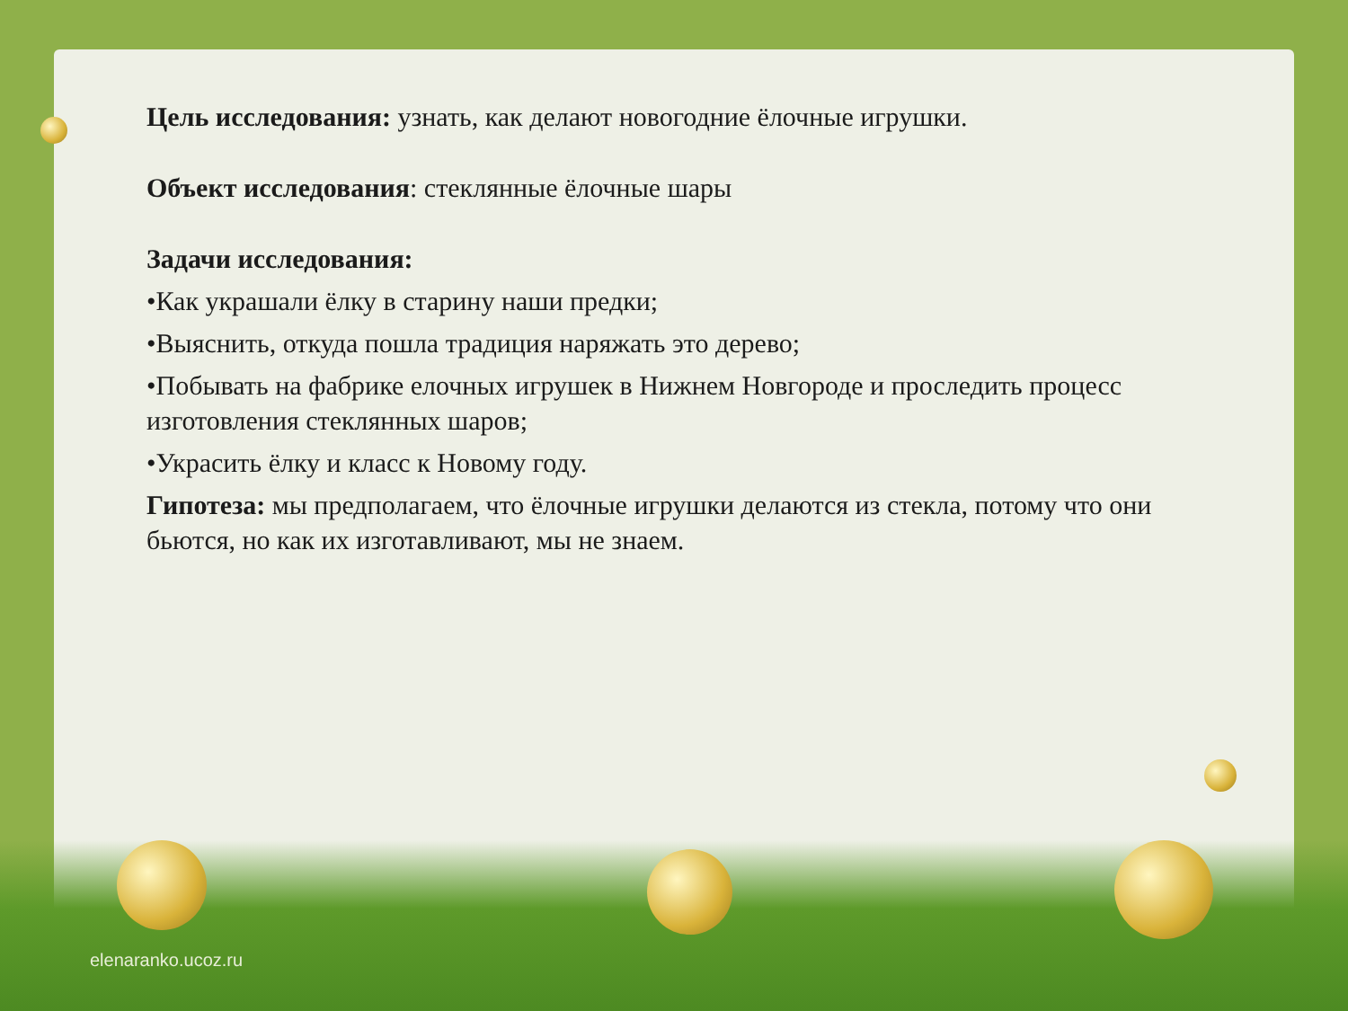Цель исследования: узнать, как делают новогодние ёлочные игрушки.
Объект исследования: стеклянные ёлочные шары
Задачи исследования:
•Как украшали ёлку в старину наши предки;
•Выяснить, откуда пошла традиция наряжать это дерево;
•Побывать на фабрике елочных игрушек в Нижнем Новгороде и проследить процесс изготовления стеклянных шаров;
•Украсить ёлку и класс к Новому году.
Гипотеза: мы предполагаем, что ёлочные игрушки делаются из стекла, потому что они бьются, но как их изготавливают, мы не знаем.
elenaranko.ucoz.ru